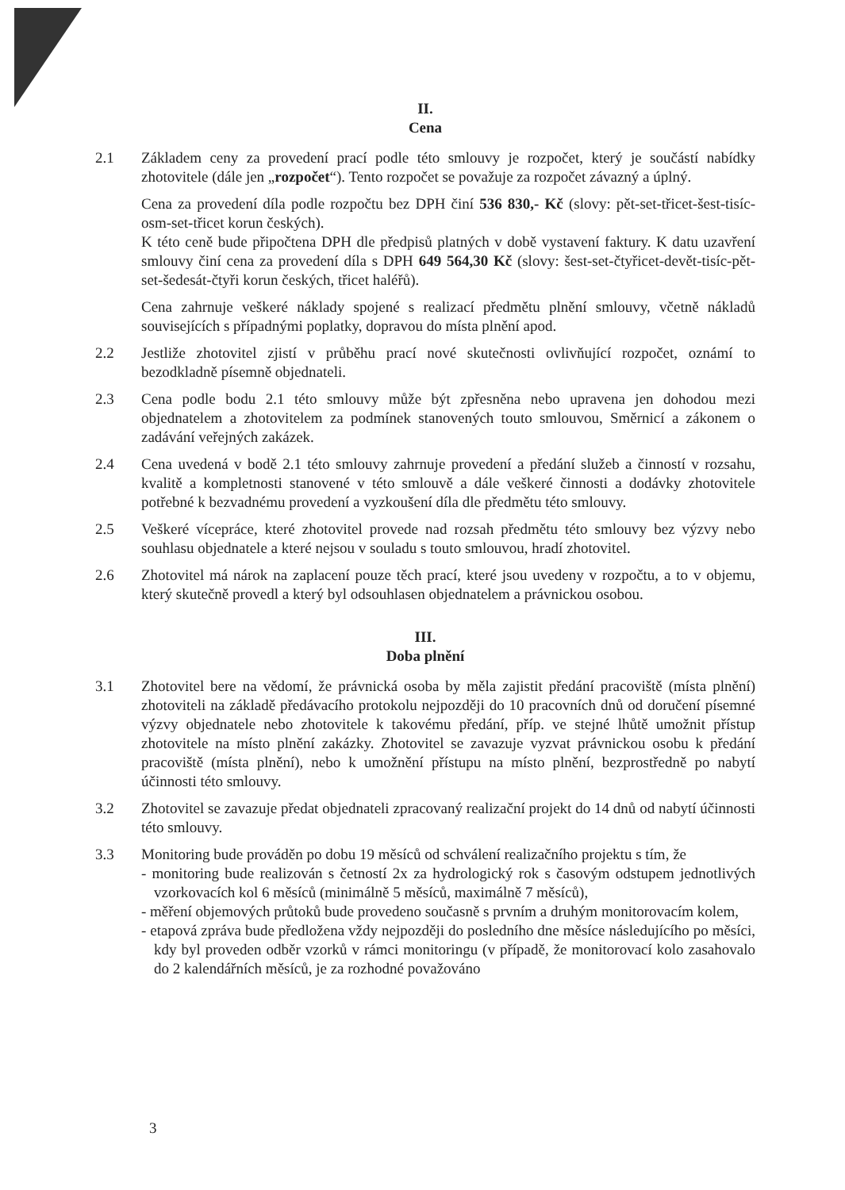II.
Cena
2.1 Základem ceny za provedení prací podle této smlouvy je rozpočet, který je součástí nabídky zhotovitele (dále jen „rozpočet“). Tento rozpočet se považuje za rozpočet závazný a úplný.
Cena za provedení díla podle rozpočtu bez DPH činí 536 830,- Kč (slovy: pět-set-třicet-šest-tisíc-osm-set-třicet korun českých).
K této ceně bude připočtena DPH dle předpisů platných v době vystavení faktury. K datu uzavření smlouvy činí cena za provedení díla s DPH 649 564,30 Kč (slovy: šest-set-čtyřicet-devět-tisíc-pět-set-šedesát-čtyři korun českých, třicet haléřů).
Cena zahrnuje veškeré náklady spojené s realizací předmětu plnění smlouvy, včetně nákladů souvisejících s případnými poplatky, dopravou do místa plnění apod.
2.2 Jestliže zhotovitel zjistí v průběhu prací nové skutečnosti ovlivňující rozpočet, oznámí to bezodkladně písemně objednateli.
2.3 Cena podle bodu 2.1 této smlouvy může být zpřesněna nebo upravena jen dohodou mezi objednatelem a zhotovitelem za podmínek stanovených touto smlouvou, Směrnicí a zákonem o zadávání veřejných zakázek.
2.4 Cena uvedená v bodě 2.1 této smlouvy zahrnuje provedení a předání služeb a činností v rozsahu, kvalitě a kompletnosti stanovené v této smlouvě a dále veškeré činnosti a dodávky zhotovitele potřebné k bezvadnému provedení a vyzkoušení díla dle předmětu této smlouvy.
2.5 Veškeré vícepráce, které zhotovitel provede nad rozsah předmětu této smlouvy bez výzvy nebo souhlasu objednatele a které nejsou v souladu s touto smlouvou, hradí zhotovitel.
2.6 Zhotovitel má nárok na zaplacení pouze těch prací, které jsou uvedeny v rozpočtu, a to v objemu, který skutečně provedl a který byl odsouhlasen objednatelem a právnickou osobou.
III.
Doba plnění
3.1 Zhotovitel bere na vědomí, že právnická osoba by měla zajistit předání pracoviště (místa plnění) zhotoviteli na základě předávacího protokolu nejpozději do 10 pracovních dnů od doručení písemné výzvy objednatele nebo zhotovitele k takovému předání, příp. ve stejné lhůtě umožnit přístup zhotovitele na místo plnění zakázky. Zhotovitel se zavazuje vyzvat právnickou osobu k předání pracoviště (místa plnění), nebo k umožnění přístupu na místo plnění, bezprostředně po nabytí účinnosti této smlouvy.
3.2 Zhotovitel se zavazuje předat objednateli zpracovaný realizační projekt do 14 dnů od nabytí účinnosti této smlouvy.
3.3 Monitoring bude prováděn po dobu 19 měsíců od schválení realizačního projektu s tím, že
- monitoring bude realizován s četností 2x za hydrologický rok s časovým odstupem jednotlivých vzorkovacích kol 6 měsíců (minimálně 5 měsíců, maximálně 7 měsíců),
- měření objemových průtoků bude provedeno současně s prvním a druhým monitorovacím kolem,
- etapová zpráva bude předložena vždy nejpozději do posledního dne měsíce následujícího po měsíci, kdy byl proveden odběr vzorků v rámci monitoringu (v případě, že monitorovací kolo zasahovalo do 2 kalendářních měsíců, je za rozhodné považováno
3